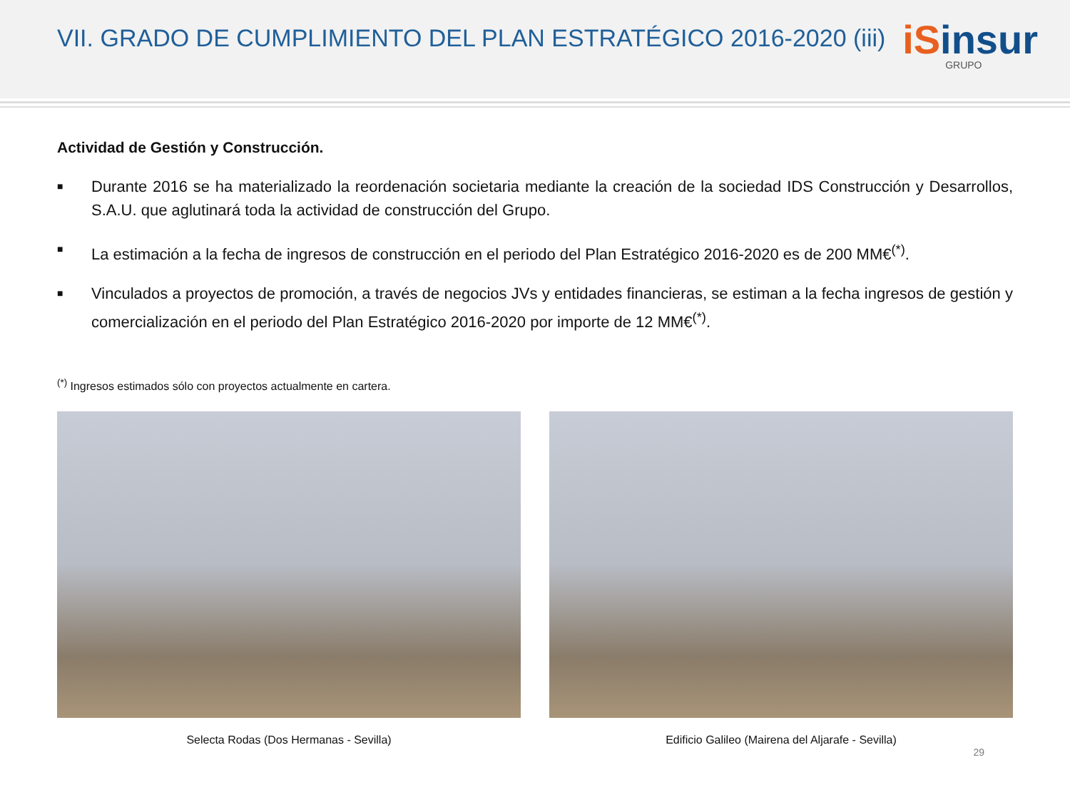VII. GRADO DE CUMPLIMIENTO DEL PLAN ESTRATÉGICO 2016-2020 (iii)
iSinsur
GRUPO
Actividad de Gestión y Construcción.
■
Durante 2016 se ha materializado la reordenación societaria mediante la creación de la sociedad IDS Construcción y Desarrollos, S.A.U. que aglutinará toda la actividad de construcción del Grupo.
■
La estimación a la fecha de ingresos de construcción en el periodo del Plan Estratégico 2016-2020 es de 200 MM€<sup>(*)</sup>.
■
Vinculados a proyectos de promoción, a través de negocios JVs y entidades financieras, se estiman a la fecha ingresos de gestión y comercialización en el periodo del Plan Estratégico 2016-2020 por importe de 12 MM€<sup>(*)</sup>.
<sup>(*)</sup> Ingresos estimados sólo con proyectos actualmente en cartera.
Selecta Rodas (Dos Hermanas - Sevilla) Edificio Galileo (Mairena del Aljarafe - Sevilla)
29